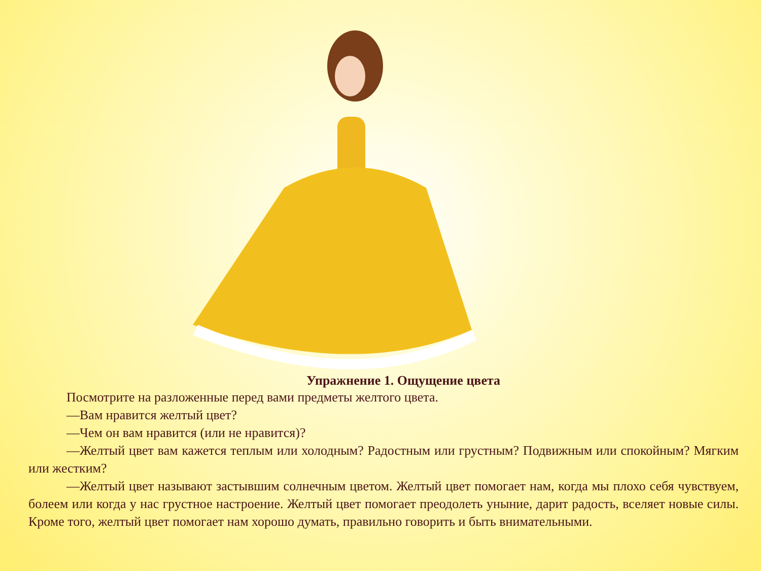Упражнение 1. Ощущение цвета
Посмотрите на разложенные перед вами предметы желтого цвета.
—Вам нравится желтый цвет?
—Чем он вам нравится (или не нравится)?
—Желтый цвет вам кажется теплым или холодным? Радостным или грустным? Подвижным или спокойным? Мягким или жестким?
—Желтый цвет называют застывшим солнечным цветом. Желтый цвет помогает нам, когда мы плохо себя чувствуем, болеем или когда у нас грустное настроение. Желтый цвет помогает преодолеть уныние, дарит радость, вселяет новые силы. Кроме того, желтый цвет помогает нам хорошо думать, правильно говорить и быть внимательными.